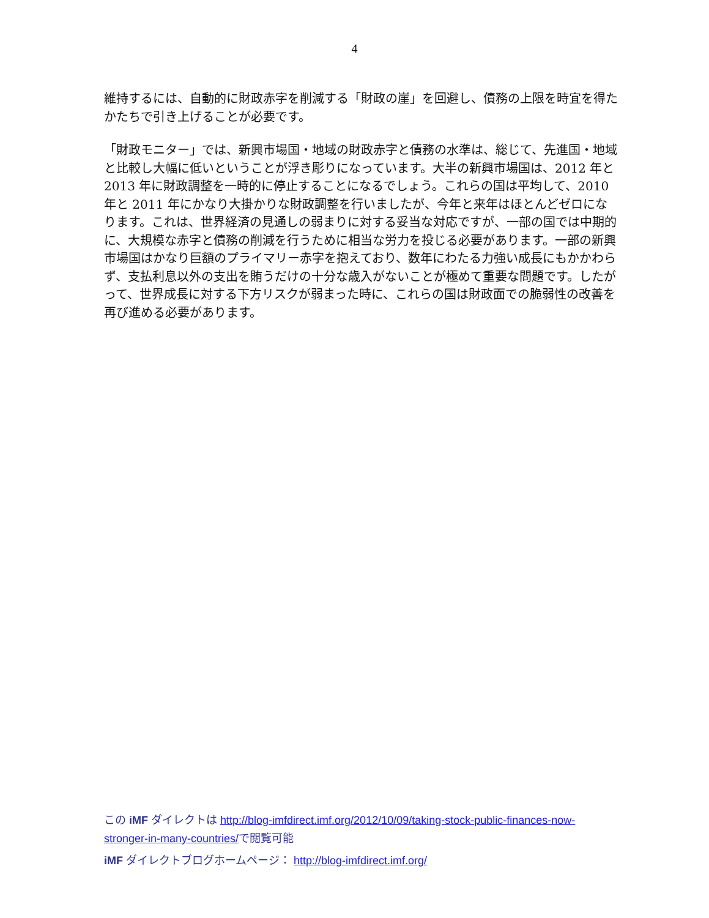4
維持するには、自動的に財政赤字を削減する「財政の崖」を回避し、債務の上限を時宜を得たかたちで引き上げることが必要です。
「財政モニター」では、新興市場国・地域の財政赤字と債務の水準は、総じて、先進国・地域と比較し大幅に低いということが浮き彫りになっています。大半の新興市場国は、2012 年と 2013 年に財政調整を一時的に停止することになるでしょう。これらの国は平均して、2010 年と 2011 年にかなり大掛かりな財政調整を行いましたが、今年と来年はほとんどゼロになります。これは、世界経済の見通しの弱まりに対する妥当な対応ですが、一部の国では中期的に、大規模な赤字と債務の削減を行うために相当な労力を投じる必要があります。一部の新興市場国はかなり巨額のプライマリー赤字を抱えており、数年にわたる力強い成長にもかかわらず、支払利息以外の支出を賄うだけの十分な歳入がないことが極めて重要な問題です。したがって、世界成長に対する下方リスクが弱まった時に、これらの国は財政面での脆弱性の改善を再び進める必要があります。
この iMF ダイレクトは http://blog-imfdirect.imf.org/2012/10/09/taking-stock-public-finances-now-stronger-in-many-countries/で閲覧可能
iMF ダイレクトブログホームページ： http://blog-imfdirect.imf.org/